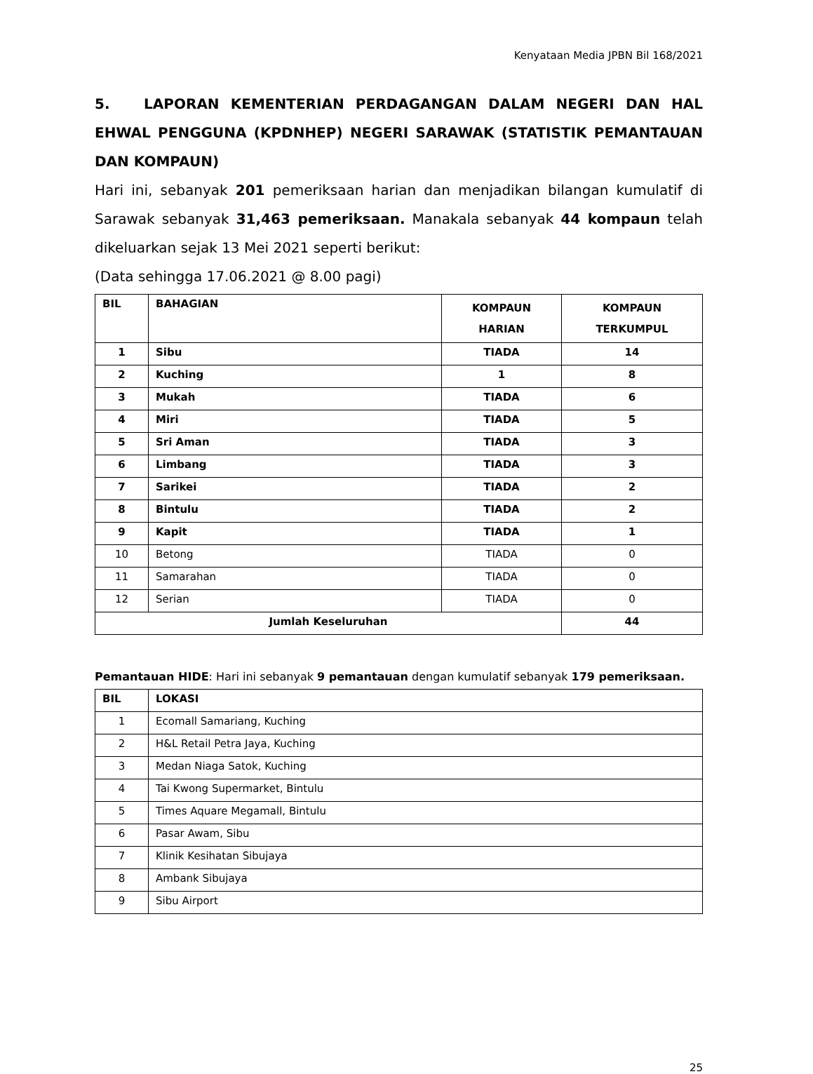Kenyataan Media JPBN Bil 168/2021
5. LAPORAN KEMENTERIAN PERDAGANGAN DALAM NEGERI DAN HAL EHWAL PENGGUNA (KPDNHEP) NEGERI SARAWAK (STATISTIK PEMANTAUAN DAN KOMPAUN)
Hari ini, sebanyak 201 pemeriksaan harian dan menjadikan bilangan kumulatif di Sarawak sebanyak 31,463 pemeriksaan. Manakala sebanyak 44 kompaun telah dikeluarkan sejak 13 Mei 2021 seperti berikut:
(Data sehingga 17.06.2021 @ 8.00 pagi)
| BIL | BAHAGIAN | KOMPAUN HARIAN | KOMPAUN TERKUMPUL |
| --- | --- | --- | --- |
| 1 | Sibu | TIADA | 14 |
| 2 | Kuching | 1 | 8 |
| 3 | Mukah | TIADA | 6 |
| 4 | Miri | TIADA | 5 |
| 5 | Sri Aman | TIADA | 3 |
| 6 | Limbang | TIADA | 3 |
| 7 | Sarikei | TIADA | 2 |
| 8 | Bintulu | TIADA | 2 |
| 9 | Kapit | TIADA | 1 |
| 10 | Betong | TIADA | 0 |
| 11 | Samarahan | TIADA | 0 |
| 12 | Serian | TIADA | 0 |
| Jumlah Keseluruhan | | | 44 |
Pemantauan HIDE: Hari ini sebanyak 9 pemantauan dengan kumulatif sebanyak 179 pemeriksaan.
| BIL | LOKASI |
| --- | --- |
| 1 | Ecomall Samariang, Kuching |
| 2 | H&L Retail Petra Jaya, Kuching |
| 3 | Medan Niaga Satok, Kuching |
| 4 | Tai Kwong Supermarket, Bintulu |
| 5 | Times Aquare Megamall, Bintulu |
| 6 | Pasar Awam, Sibu |
| 7 | Klinik Kesihatan Sibujaya |
| 8 | Ambank Sibujaya |
| 9 | Sibu Airport |
25